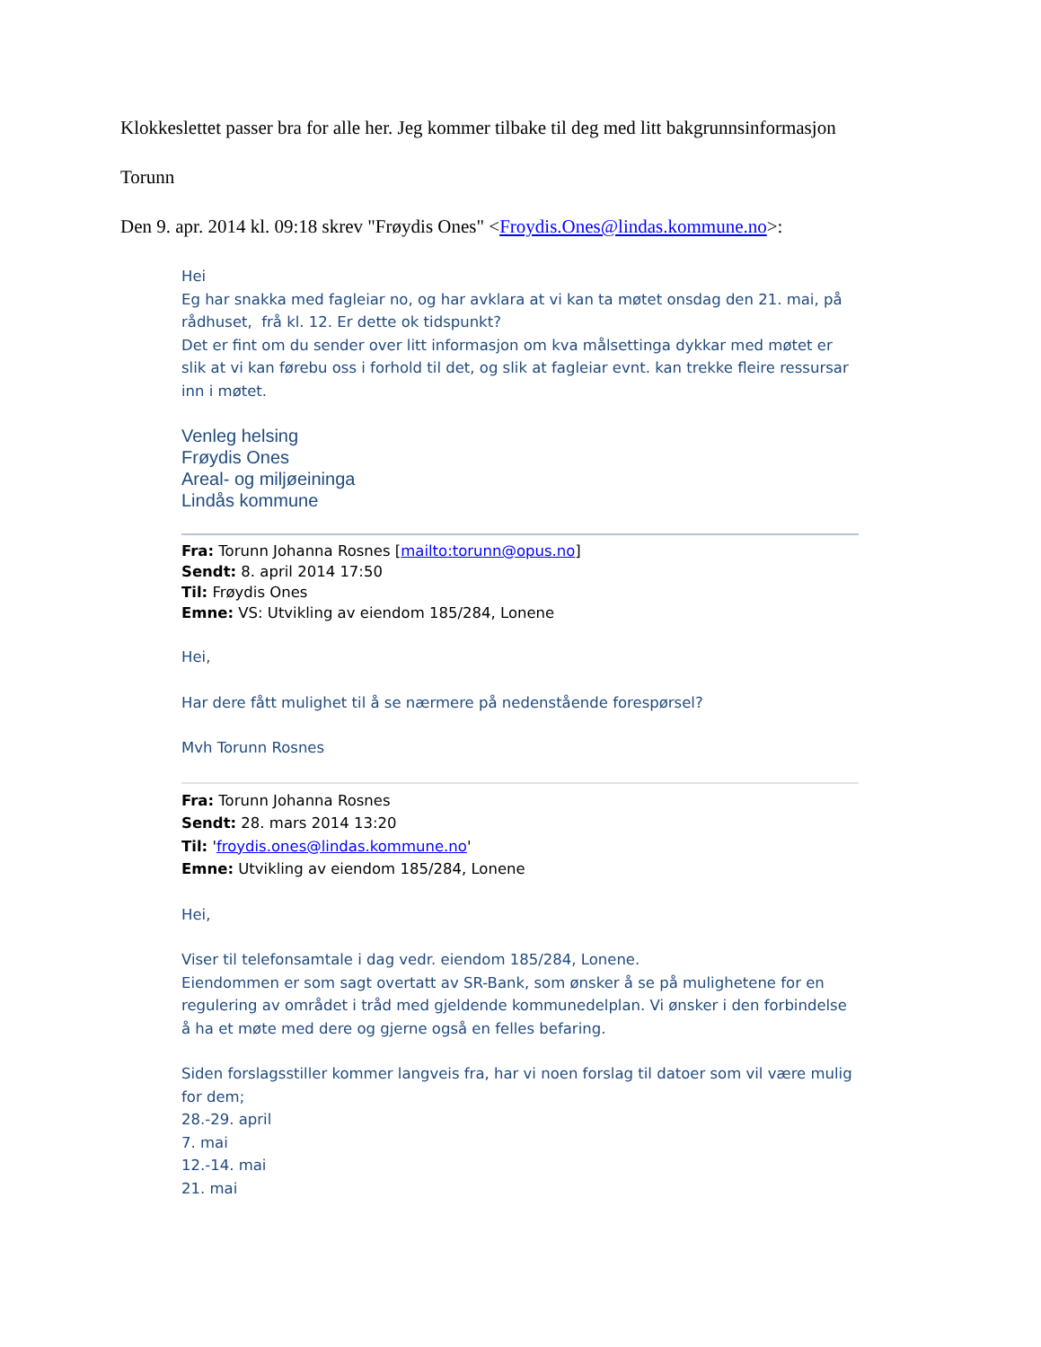Klokkeslettet passer bra for alle her. Jeg kommer tilbake til deg med litt bakgrunnsinformasjon
Torunn
Den 9. apr. 2014 kl. 09:18 skrev "Frøydis Ones" <Froydis.Ones@lindas.kommune.no>:
Hei
Eg har snakka med fagleiar no, og har avklara at vi kan ta møtet onsdag den 21. mai, på rådhuset, frå kl. 12. Er dette ok tidspunkt?
Det er fint om du sender over litt informasjon om kva målsettinga dykkar med møtet er slik at vi kan førebu oss i forhold til det, og slik at fagleiar evnt. kan trekke fleire ressursar inn i møtet.
Venleg helsing
Frøydis Ones
Areal- og miljøeininga
Lindås kommune
Fra: Torunn Johanna Rosnes [mailto:torunn@opus.no]
Sendt: 8. april 2014 17:50
Til: Frøydis Ones
Emne: VS: Utvikling av eiendom 185/284, Lonene
Hei,
Har dere fått mulighet til å se nærmere på nedenstående forespørsel?
Mvh Torunn Rosnes
Fra: Torunn Johanna Rosnes
Sendt: 28. mars 2014 13:20
Til: 'froydis.ones@lindas.kommune.no'
Emne: Utvikling av eiendom 185/284, Lonene
Hei,
Viser til telefonsamtale i dag vedr. eiendom 185/284, Lonene.
Eiendommen er som sagt overtatt av SR-Bank, som ønsker å se på mulighetene for en regulering av området i tråd med gjeldende kommunedelplan. Vi ønsker i den forbindelse å ha et møte med dere og gjerne også en felles befaring.
Siden forslagsstiller kommer langveis fra, har vi noen forslag til datoer som vil være mulig for dem;
28.-29. april
7. mai
12.-14. mai
21. mai